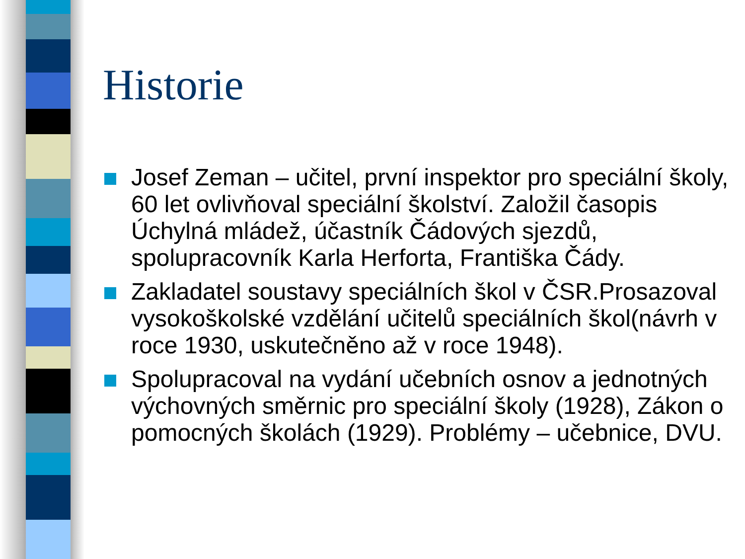Historie
Josef Zeman – učitel, první inspektor pro speciální školy, 60 let ovlivňoval speciální školství. Založil časopis Úchylná mládež, účastník Čádových sjezdů, spolupracovník Karla Herforta, Františka Čády.
Zakladatel soustavy speciálních škol v ČSR.Prosazoval vysokoškolské vzdělání učitelů speciálních škol(návrh v roce 1930, uskutečněno až v roce 1948).
Spolupracoval na vydání učebních osnov a jednotných výchovných směrnic pro speciální školy (1928), Zákon o pomocných školách (1929). Problémy – učebnice, DVU.